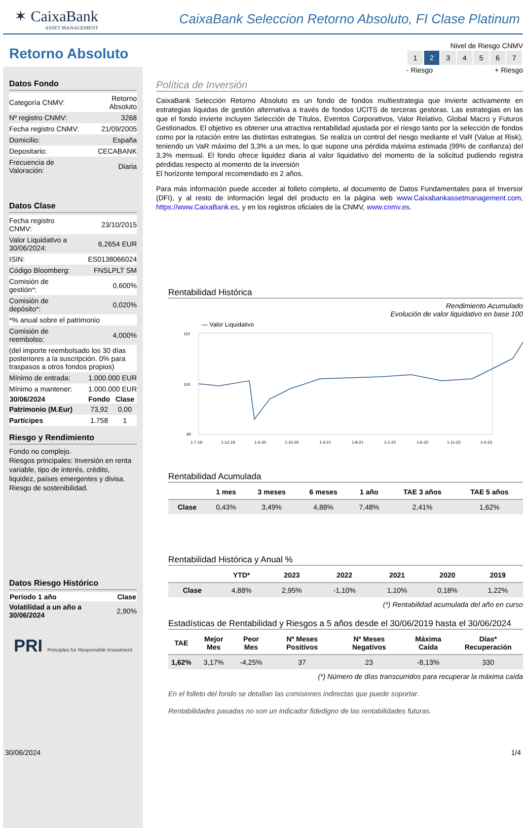✶ CaixaBank
ASSET MANAGEMENT
CaixaBank Seleccion Retorno Absoluto, FI Clase Platinum
Retorno Absoluto
Datos Fondo
| Categoría CNMV: | Retorno Absoluto |
| Nº registro CNMV: | 3268 |
| Fecha registro CNMV: | 21/09/2005 |
| Domicilio: | España |
| Depositario: | CECABANK |
| Frecuencia de Valoración: | Diaria |
Datos Clase
| Fecha registro CNMV: | 23/10/2015 |
| Valor Liquidativo a 30/06/2024: | 6,2654 EUR |
| ISIN: | ES0138066024 |
| Código Bloomberg: | FNSLPLT SM |
| Comisión de gestión*: | 0,600% |
| Comisión de depósito*: | 0,020% |
| *% anual sobre el patrimonio | |
| Comisión de reembolso: | 4,000% |
| (del importe reembolsado los 30 días posteriores a la suscripción. 0% para traspasos a otros fondos propios) | |
| Mínimo de entrada: | 1.000.000 EUR |
| Mínimo a mantener: | 1.000.000 EUR |
| 30/06/2024 | Fondo | Clase |
| --- | --- | --- |
| Patrimonio (M.Eur) | 73,92 | 0,00 |
| Partícipes | 1.758 | 1 |
Riesgo y Rendimiento
Fondo no complejo.
Riesgos principales: Inversión en renta variable, tipo de interés, crédito, liquidez, países emergentes y divisa. Riesgo de sostenibilidad.
Datos Riesgo Histórico
| Período 1 año | Clase |
| --- | --- |
| Volatilidad a un año a 30/06/2024 | 2,90% |
PRI Principles for Responsible Investment
Nivel de Riesgo CNMV
| 1 | 2 | 3 | 4 | 5 | 6 | 7 |
- Riesgo + Riesgo
Política de Inversión
CaixaBank Selección Retorno Absoluto es un fondo de fondos multiestrategia que invierte activamente en estrategias líquidas de gestión alternativa a través de fondos UCITS de terceras gestoras. Las estrategias en las que el fondo invierte incluyen Selección de Títulos, Eventos Corporativos, Valor Relativo, Global Macro y Futuros Gestionados. El objetivo es obtener una atractiva rentabilidad ajustada por el riesgo tanto por la selección de fondos como por la rotación entre las distintas estrategias. Se realiza un control del riesgo mediante el VaR (Value at Risk), teniendo un VaR máximo del 3,3% a un mes, lo que supone una pérdida máxima estimada (99% de confianza) del 3,3% mensual. El fondo ofrece liquidez diaria al valor liquidativo del momento de la solicitud pudiendo registra pérdidas respecto al momento de la inversión
El horizonte temporal recomendado es 2 años.
Para más información puede acceder al folleto completo, al documento de Datos Fundamentales para el Inversor (DFI), y al resto de información legal del producto en la página web www.Caixabankassetmanagement.com, https://www.CaixaBank.es, y en los registros oficiales de la CNMV, www.cnmv.es.
Rentabilidad Histórica
Rendimiento Acumulado
Evolución de valor liquidativo en base 100
— Valor Liquidativo
110
100
90
1-7-19
1-12-19
1-5-20
1-10-20
1-3-21
1-8-21
1-1-22
1-6-22
1-11-22
1-4-23
Rentabilidad Acumulada
| | 1 mes | 3 meses | 6 meses | 1 año | TAE 3 años | TAE 5 años |
| --- | --- | --- | --- | --- | --- | --- |
| Clase | 0,43% | 3,49% | 4,88% | 7,48% | 2,41% | 1,62% |
Rentabilidad Histórica y Anual %
| | YTD* | 2023 | 2022 | 2021 | 2020 | 2019 |
| --- | --- | --- | --- | --- | --- | --- |
| Clase | 4,88% | 2,95% | -1,10% | 1,10% | 0,18% | 1,22% |
(*) Rentabilidad acumulada del año en curso
Estadísticas de Rentabilidad y Riesgos a 5 años desde el 30/06/2019 hasta el 30/06/2024
| TAE | Mejor Mes | Peor Mes | Nº Meses Positivos | Nº Meses Negativos | Máxima Caída | Días* Recuperación |
| --- | --- | --- | --- | --- | --- | --- |
| 1,62% | 3,17% | -4,25% | 37 | 23 | -8,13% | 330 |
(*) Número de días transcurridos para recuperar la máxima caída
En el folleto del fondo se detallan las comisiones indirectas que puede soportar.
Rentabilidades pasadas no son un indicador fidedigno de las rentabilidades futuras.
30/06/2024 1/4